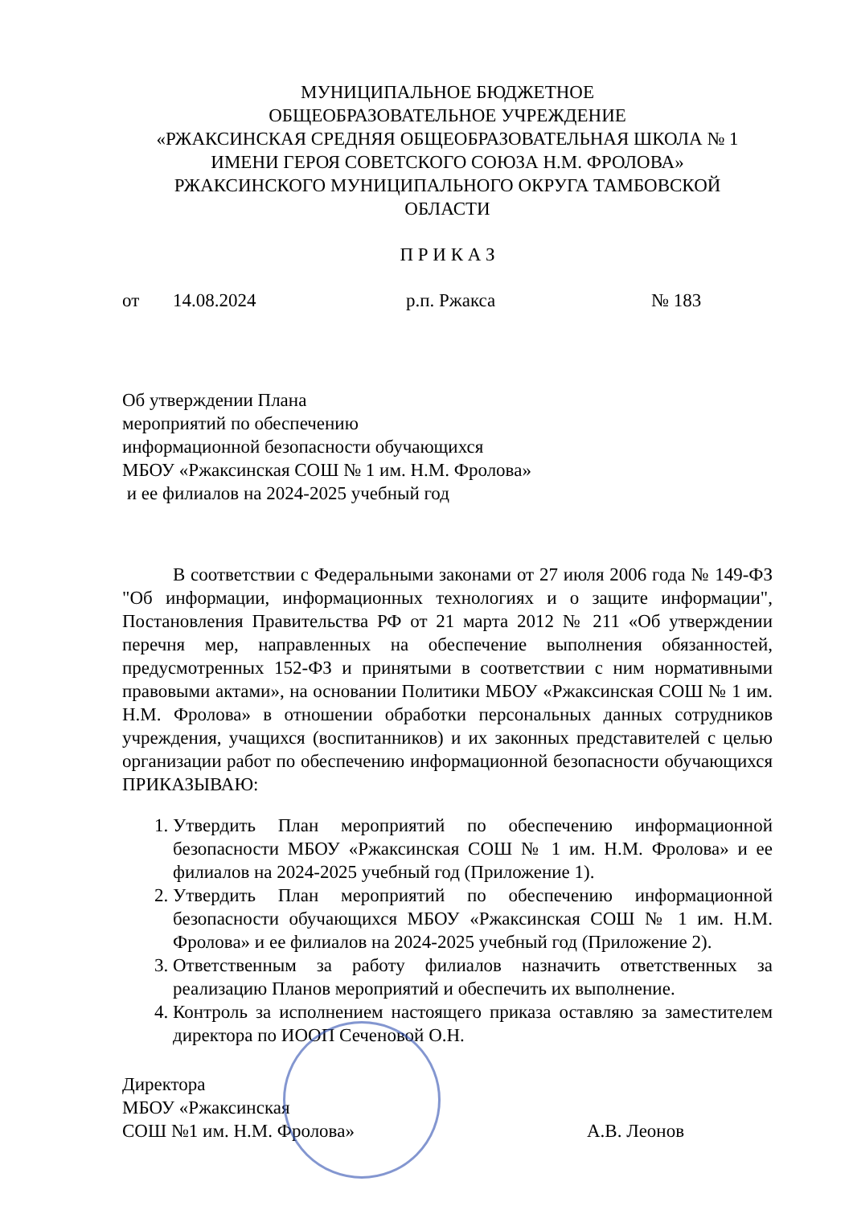МУНИЦИПАЛЬНОЕ БЮДЖЕТНОЕ
ОБЩЕОБРАЗОВАТЕЛЬНОЕ УЧРЕЖДЕНИЕ
«РЖАКСИНСКАЯ СРЕДНЯЯ ОБЩЕОБРАЗОВАТЕЛЬНАЯ ШКОЛА № 1
ИМЕНИ ГЕРОЯ СОВЕТСКОГО СОЮЗА Н.М. ФРОЛОВА»
РЖАКСИНСКОГО МУНИЦИПАЛЬНОГО ОКРУГА ТАМБОВСКОЙ
ОБЛАСТИ
П Р И К А З
от 14.08.2024 р.п. Ржакса № 183
Об утверждении Плана
мероприятий по обеспечению
информационной безопасности обучающихся
МБОУ «Ржаксинская СОШ № 1 им. Н.М. Фролова»
и ее филиалов на 2024-2025 учебный год
В соответствии с Федеральными законами от 27 июля 2006 года № 149-ФЗ "Об информации, информационных технологиях и о защите информации", Постановления Правительства РФ от 21 марта 2012 № 211 «Об утверждении перечня мер, направленных на обеспечение выполнения обязанностей, предусмотренных 152-ФЗ и принятыми в соответствии с ним нормативными правовыми актами», на основании Политики МБОУ «Ржаксинская СОШ № 1 им. Н.М. Фролова» в отношении обработки персональных данных сотрудников учреждения, учащихся (воспитанников) и их законных представителей с целью организации работ по обеспечению информационной безопасности обучающихся ПРИКАЗЫВАЮ:
1. Утвердить План мероприятий по обеспечению информационной безопасности МБОУ «Ржаксинская СОШ № 1 им. Н.М. Фролова» и ее филиалов на 2024-2025 учебный год (Приложение 1).
2. Утвердить План мероприятий по обеспечению информационной безопасности обучающихся МБОУ «Ржаксинская СОШ № 1 им. Н.М. Фролова» и ее филиалов на 2024-2025 учебный год (Приложение 2).
3. Ответственным за работу филиалов назначить ответственных за реализацию Планов мероприятий и обеспечить их выполнение.
4. Контроль за исполнением настоящего приказа оставляю за заместителем директора по ИООП Сеченовой О.Н.
Директора
МБОУ «Ржаксинская
СОШ №1 им. Н.М. Фролова»
А.В. Леонов